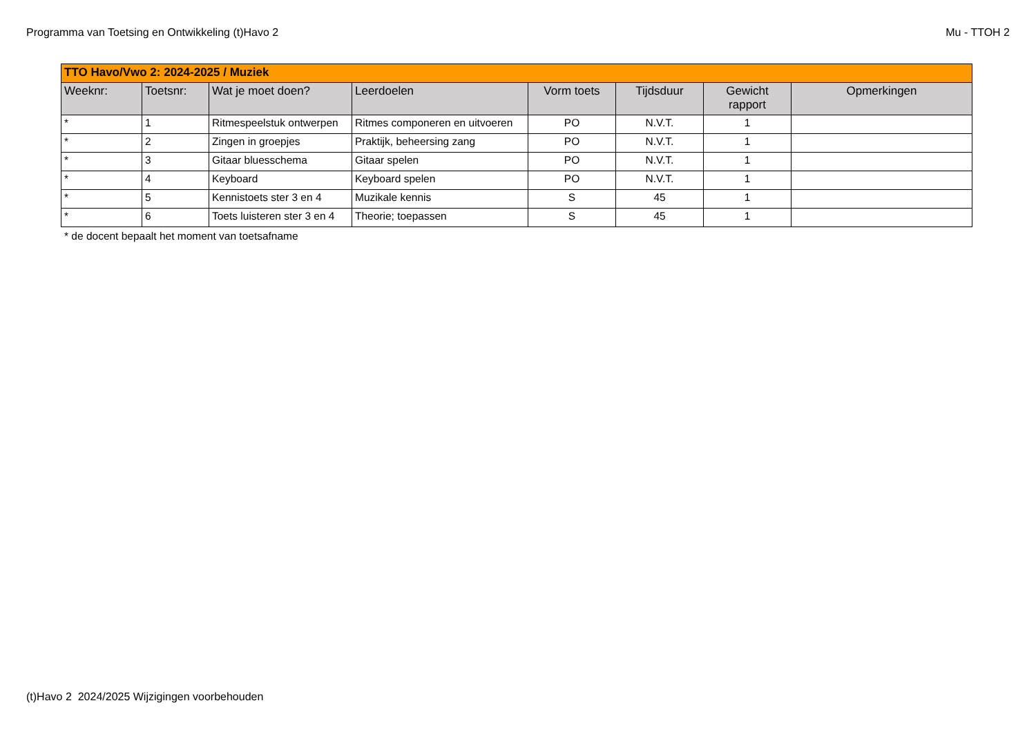Programma van Toetsing en Ontwikkeling (t)Havo 2 Mu - TTOH 2
| TTO Havo/Vwo 2: 2024-2025 / Muziek | | | | | | | |
| Weeknr: | Toetsnr: | Wat je moet doen? | Leerdoelen | Vorm toets | Tijdsduur | Gewicht rapport | Opmerkingen |
| * | 1 | Ritmespeelstuk ontwerpen | Ritmes componeren en uitvoeren | PO | N.V.T. | 1 | |
| * | 2 | Zingen in groepjes | Praktijk, beheersing zang | PO | N.V.T. | 1 | |
| * | 3 | Gitaar bluesschema | Gitaar spelen | PO | N.V.T. | 1 | |
| * | 4 | Keyboard | Keyboard spelen | PO | N.V.T. | 1 | |
| * | 5 | Kennistoets ster 3 en 4 | Muzikale kennis | S | 45 | 1 | |
| * | 6 | Toets luisteren ster 3 en 4 | Theorie; toepassen | S | 45 | 1 | |
* de docent bepaalt het moment van toetsafname
(t)Havo 2 2024/2025 Wijzigingen voorbehouden